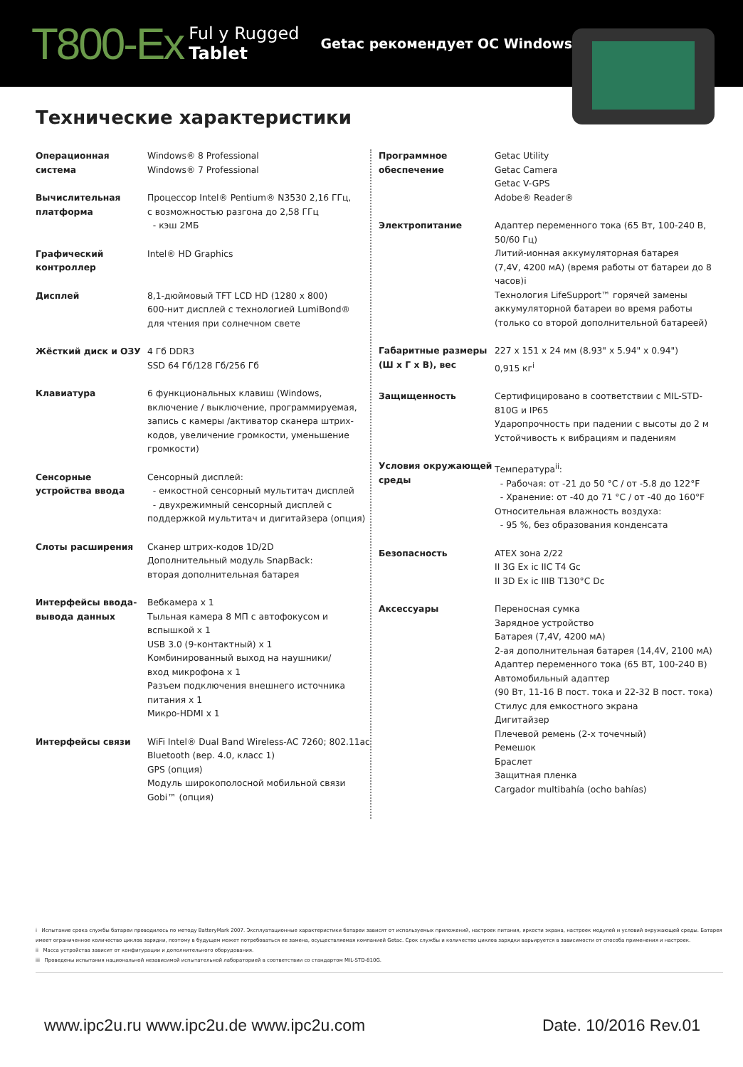T800-Ex Ful y Rugged
Tablet Getac рекомендует ОС Windows.
Технические характеристики
| Операционная система | Windows® 8 Professional Windows® 7 Professional |
| Вычислительная платформа | Процессор Intel® Pentium® N3530 2,16 ГГц, с возможностью разгона до 2,58 ГГц - кэш 2МБ |
| Графический контроллер | Intel® HD Graphics |
| Дисплей | 8,1-дюймовый TFT LCD HD (1280 x 800) 600-нит дисплей с технологией LumiBond® для чтения при солнечном свете |
| Жёсткий диск и ОЗУ | 4 Гб DDR3 SSD 64 Гб/128 Гб/256 Гб |
| Клавиатура | 6 функциональных клавиш (Windows, включение / выключение, программируемая, запись с камеры /активатор сканера штрих-кодов, увеличение громкости, уменьшение громкости) |
| Сенсорные устройства ввода | Сенсорный дисплей: - емкостной сенсорный мультитач дисплей - двухрежимный сенсорный дисплей с поддержкой мультитач и дигитайзера (опция) |
| Слоты расширения | Сканер штрих-кодов 1D/2D Дополнительный модуль SnapBack: вторая дополнительная батарея |
| Интерфейсы ввода-вывода данных | Вебкамера x 1 Тыльная камера 8 МП с автофокусом и вспышкой x 1 USB 3.0 (9-контактный) x 1 Комбинированный выход на наушники/ вход микрофона x 1 Разъем подключения внешнего источника питания x 1 Микро-HDMI x 1 |
| Интерфейсы связи | WiFi Intel® Dual Band Wireless-AC 7260; 802.11ac Bluetooth (вер. 4.0, класс 1) GPS (опция) Модуль широкополосной мобильной связи Gobi™ (опция) |
| Программное обеспечение | Getac Utility Getac Camera Getac V-GPS Adobe® Reader® |
| Электропитание | Адаптер переменного тока (65 Вт, 100-240 В, 50/60 Гц) Литий-ионная аккумуляторная батарея (7,4V, 4200 мА) (время работы от батареи до 8 часов)i Технология LifeSupport™ горячей замены аккумуляторной батареи во время работы (только со второй дополнительной батареей) |
| Габаритные размеры (Ш х Г х В), вес | 227 x 151 x 24 мм (8.93" x 5.94" x 0.94") 0,915 кг<sup>i</sup> |
| Защищенность | Сертифицировано в соответствии с MIL-STD-810G и IP65 Ударопрочность при падении с высоты до 2 м Устойчивость к вибрациям и падениям |
| Условия окружающей среды | Температура<sup>ii</sup>: - Рабочая: от -21 до 50 °C / от -5.8 до 122°F - Хранение: от -40 до 71 °C / от -40 до 160°F Относительная влажность воздуха: - 95 %, без образования конденсата |
| Безопасность | ATEX зона 2/22 II 3G Ex ic IIC T4 Gc II 3D Ex ic IIIB T130°C Dc |
| Аксессуары | Переносная сумка Зарядное устройство Батарея (7,4V, 4200 мА) 2-ая дополнительная батарея (14,4V, 2100 мА) Адаптер переменного тока (65 ВТ, 100-240 В) Автомобильный адаптер (90 Вт, 11-16 В пост. тока и 22-32 В пост. тока) Стилус для емкостного экрана Дигитайзер Плечевой ремень (2-х точечный) Ремешок Браслет Защитная пленка Cargador multibahía (ocho bahías) |
i Испытание срока службы батареи проводилось по методу BatteryMark 2007. Эксплуатационные характеристики батареи зависят от используемых приложений, настроек питания, яркости экрана, настроек модулей и условий окружающей среды. Батарея имеет ограниченное количество циклов зарядки, поэтому в будущем может потребоваться ее замена, осуществляемая компанией Getac. Срок службы и количество циклов зарядки варьируется в зависимости от способа применения и настроек.
ii Масса устройства зависит от конфигурации и дополнительного оборудования.
iii Проведены испытания национальной независимой испытательной лабораторией в соответствии со стандартом MIL-STD-810G.
www.ipc2u.ru www.ipc2u.de www.ipc2u.com Date. 10/2016 Rev.01